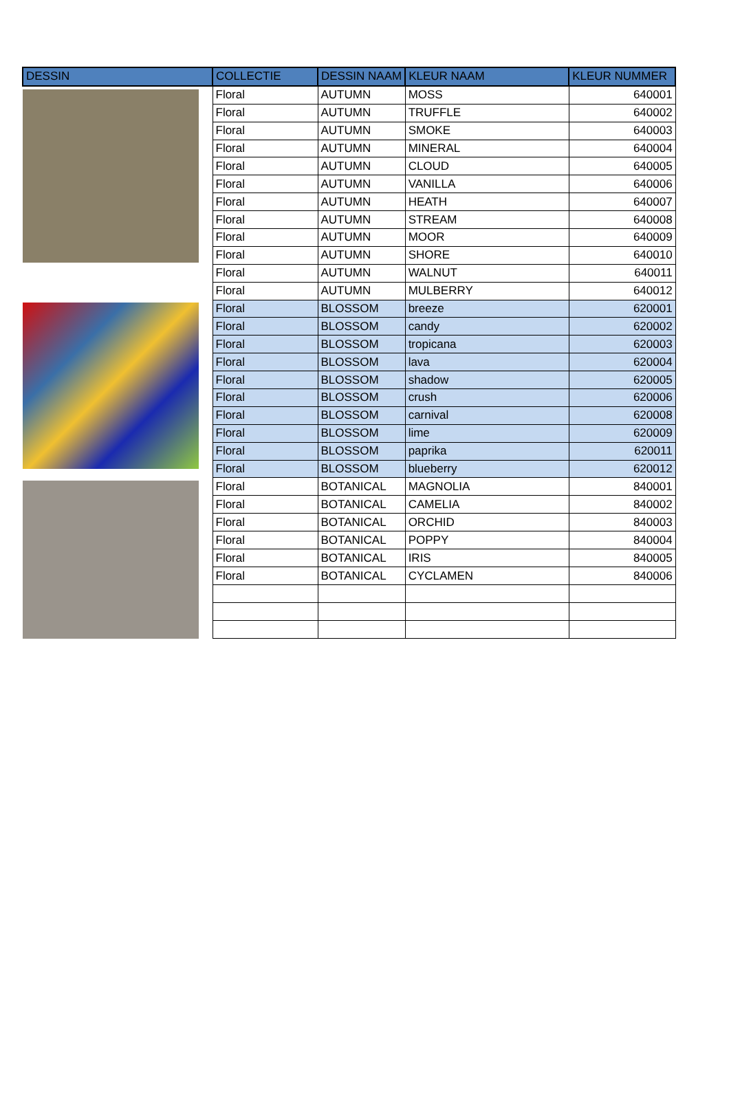| DESSIN | COLLECTIE | DESSIN NAAM | KLEUR NAAM | KLEUR NUMMER |
| --- | --- | --- | --- | --- |
| | Floral | AUTUMN | MOSS | 640001 |
| | Floral | AUTUMN | TRUFFLE | 640002 |
| | Floral | AUTUMN | SMOKE | 640003 |
| | Floral | AUTUMN | MINERAL | 640004 |
| | Floral | AUTUMN | CLOUD | 640005 |
| | Floral | AUTUMN | VANILLA | 640006 |
| | Floral | AUTUMN | HEATH | 640007 |
| | Floral | AUTUMN | STREAM | 640008 |
| | Floral | AUTUMN | MOOR | 640009 |
| | Floral | AUTUMN | SHORE | 640010 |
| | Floral | AUTUMN | WALNUT | 640011 |
| | Floral | AUTUMN | MULBERRY | 640012 |
| | Floral | BLOSSOM | breeze | 620001 |
| | Floral | BLOSSOM | candy | 620002 |
| | Floral | BLOSSOM | tropicana | 620003 |
| | Floral | BLOSSOM | lava | 620004 |
| | Floral | BLOSSOM | shadow | 620005 |
| | Floral | BLOSSOM | crush | 620006 |
| | Floral | BLOSSOM | carnival | 620008 |
| | Floral | BLOSSOM | lime | 620009 |
| | Floral | BLOSSOM | paprika | 620011 |
| | Floral | BLOSSOM | blueberry | 620012 |
| | Floral | BOTANICAL | MAGNOLIA | 840001 |
| | Floral | BOTANICAL | CAMELIA | 840002 |
| | Floral | BOTANICAL | ORCHID | 840003 |
| | Floral | BOTANICAL | POPPY | 840004 |
| | Floral | BOTANICAL | IRIS | 840005 |
| | Floral | BOTANICAL | CYCLAMEN | 840006 |